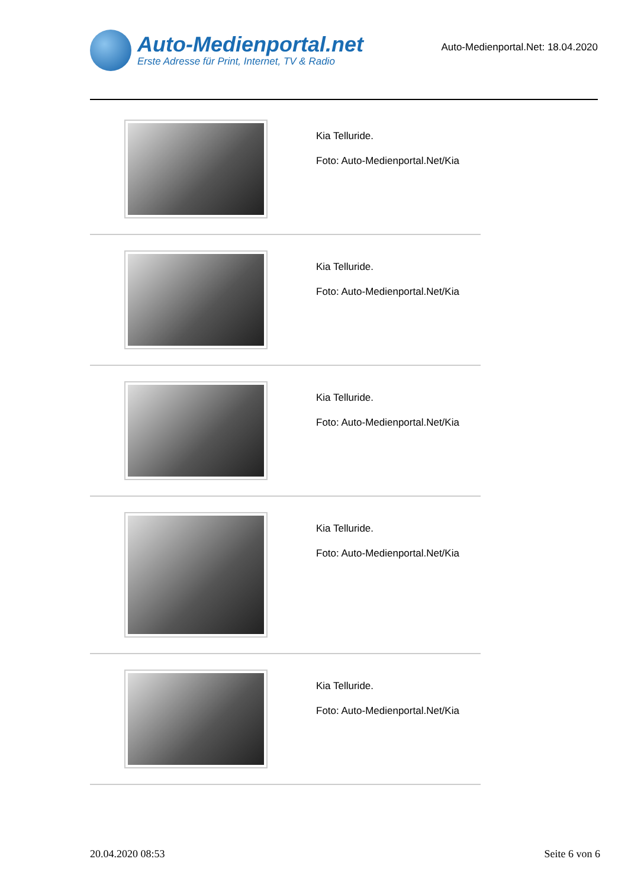Auto-Medienportal.net
Erste Adresse für Print, Internet, TV & Radio
Auto-Medienportal.Net: 18.04.2020
Kia Telluride.
Foto: Auto-Medienportal.Net/Kia
Kia Telluride.
Foto: Auto-Medienportal.Net/Kia
Kia Telluride.
Foto: Auto-Medienportal.Net/Kia
Kia Telluride.
Foto: Auto-Medienportal.Net/Kia
Kia Telluride.
Foto: Auto-Medienportal.Net/Kia
20.04.2020 08:53 Seite 6 von 6